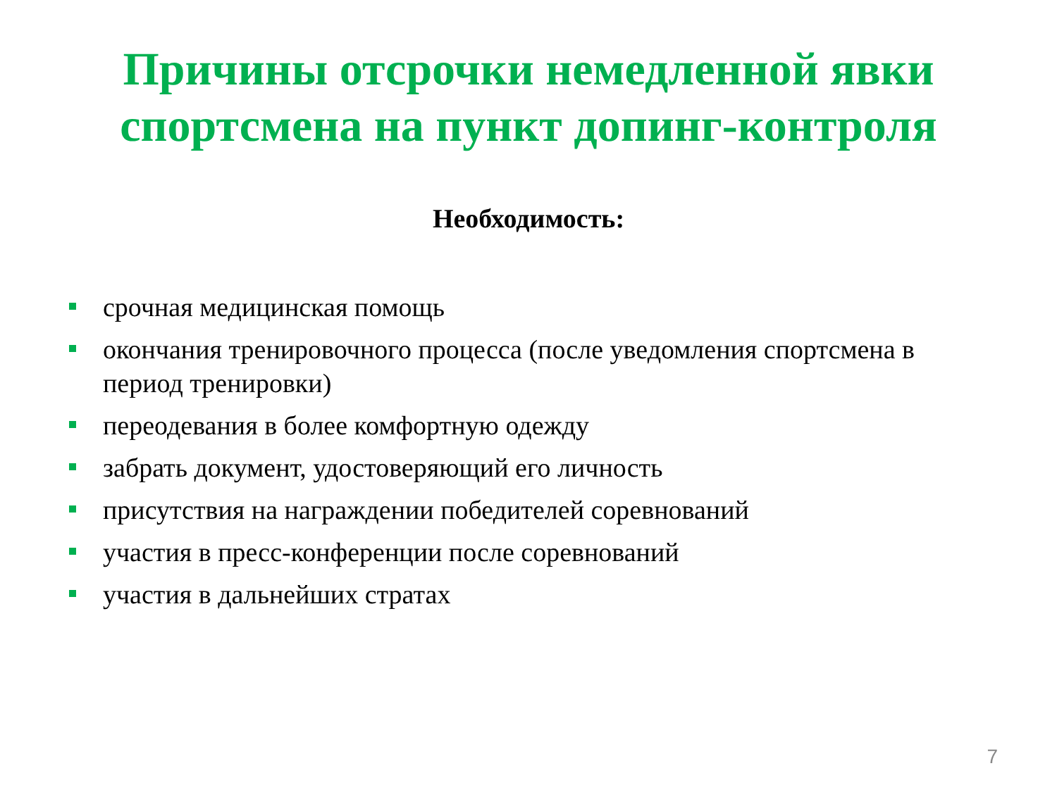Причины отсрочки немедленной явки
спортсмена на пункт допинг-контроля
Необходимость:
срочная медицинская помощь
окончания тренировочного процесса (после уведомления спортсмена в период тренировки)
переодевания в более комфортную одежду
забрать документ, удостоверяющий его личность
присутствия на награждении победителей соревнований
участия в пресс-конференции после соревнований
участия в дальнейших стратах
7